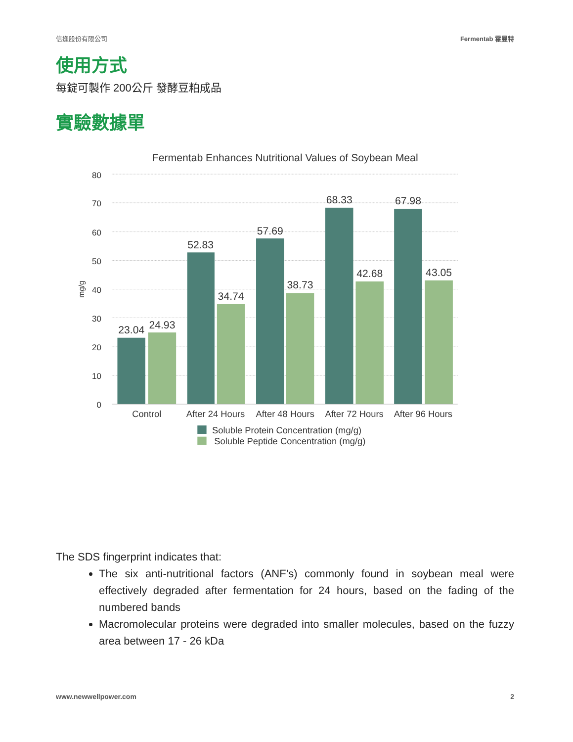信逢股份有限公司 Fermentab 霍曼特
使用方式
每錠可製作 200公斤 發酵豆粕成品
實驗數據單
Fermentab Enhances Nutritional Values of Soybean Meal
80
70
60
50
40
30
20
10
0
mg/g
23.04
24.93
52.83
34.74
57.69
38.73
68.33
42.68
67.98
43.05
Control
After 24 Hours
After 48 Hours
After 72 Hours
After 96 Hours
Soluble Protein Concentration (mg/g)
Soluble Peptide Concentration (mg/g)
The SDS fingerprint indicates that:
The six anti-nutritional factors (ANF’s) commonly found in soybean meal were effectively degraded after fermentation for 24 hours, based on the fading of the numbered bands
Macromolecular proteins were degraded into smaller molecules, based on the fuzzy area between 17 - 26 kDa
www.newwellpower.com 2